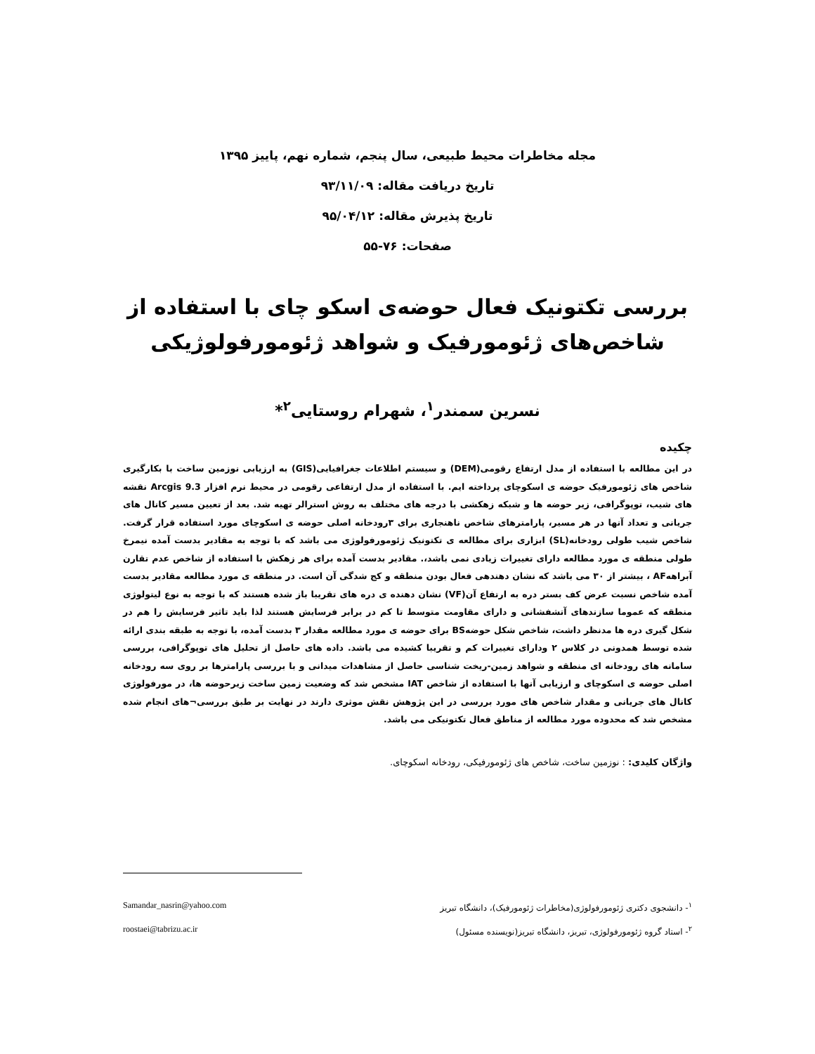مجله مخاطرات محیط طبیعی، سال پنجم، شماره نهم، پاییز ۱۳۹۵
تاریخ دریافت مقاله: ۹۳/۱۱/۰۹
تاریخ پذیرش مقاله: ۹۵/۰۴/۱۲
صفحات: ۷۶-۵۵
بررسی تکتونیک فعال حوضه‌ی اسکو چای با استفاده از شاخص‌های ژئومورفیک و شواهد ژئومورفولوژیکی
نسرین سمندر<sup>۱</sup>، شهرام روستایی<sup>۲</sup>*
چکیده
در این مطالعه با استفاده از مدل ارتفاع رقومی(DEM) و سیستم اطلاعات جغرافیایی(GIS) به ارزیابی نوزمین ساخت با بکارگیری شاخص های ژئومورفیک حوضه ی اسکوچای پرداخته ایم. با استفاده از مدل ارتفاعی رقومی در محیط نرم افزار Arcgis 9.3 نقشه های شیب، توپوگرافی، زیر حوضه ها و شبکه زهکشی با درجه های مختلف به روش استرالر تهیه شد. بعد از تعیین مسیر کانال های جریانی و تعداد آنها در هر مسیر، پارامترهای شاخص ناهنجاری برای ۳رودخانه اصلی حوضه ی اسکوچای مورد استفاده قرار گرفت. شاخص شیب طولی رودخانه(SL) ابزاری برای مطالعه ی تکتونیک ژئومورفولوژی می باشد که با توجه به مقادیر بدست آمده نیمرخ طولی منطقه ی مورد مطالعه دارای تغییرات زیادی نمی باشد،. مقادیر بدست آمده برای هر زهکش با استفاده از شاخص عدم تقارن آبراههAF ، بیشتر از ۳۰ می باشد که نشان دهندهی فعال بودن منطقه و کج شدگی آن است. در منطقه ی مورد مطالعه مقادیر بدست آمده شاخص نسبت عرض کف بستر دره به ارتفاع آن(VF) نشان دهنده ی دره های تقریبا باز شده هستند که با توجه به نوع لیتولوژی منطقه که عموما سازندهای آتشفشانی و دارای مقاومت متوسط تا کم در برابر فرسایش هستند لذا باید تاثیر فرسایش را هم در شکل گیری دره ها مدنظر داشت، شاخص شکل حوضهBS برای حوضه ی مورد مطالعه مقدار ۳ بدست آمده، با توجه به طبقه بندی ارائه شده توسط همدونی در کلاس ۲ ودارای تغییرات کم و تقریبا کشیده می باشد. داده های حاصل از تحلیل های توپوگرافی، بررسی سامانه های رودخانه ای منطقه و شواهد زمین-ریخت شناسی حاصل از مشاهدات میدانی و با بررسی پارامترها بر روی سه رودخانه اصلی حوضه ی اسکوچای و ارزیابی آنها با استفاده از شاخص IAT مشخص شد که وضعیت زمین ساخت زیرحوضه ها، در مورفولوژی کانال های جریانی و مقدار شاخص های مورد بررسی در این پژوهش نقش موثری دارند در نهایت بر طبق بررسی¬های انجام شده مشخص شد که محدوده مورد مطالعه از مناطق فعال تکتونیکی می باشد.
واژگان کلیدی: : نوزمین ساخت، شاخص های ژئومورفیکی، رودخانه اسکوچای.
<sup>۱</sup>- دانشجوی دکتری ژئومورفولوژی(مخاطرات ژئومورفیک)، دانشگاه تبریز Samandar_nasrin@yahoo.com
<sup>۲</sup>- استاد گروه ژئومورفولوژی، تبریز، دانشگاه تبریز(نویسنده مسئول) roostaei@tabrizu.ac.ir